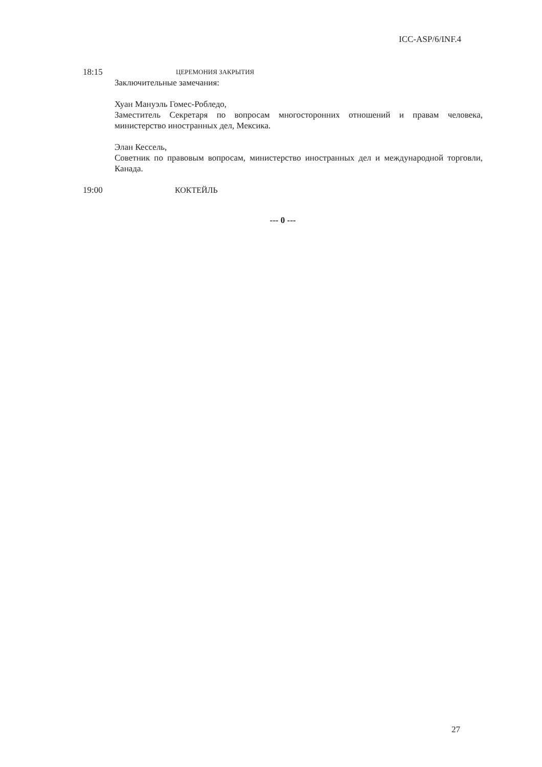ICC-ASP/6/INF.4
18:15
ЦЕРЕМОНИЯ ЗАКРЫТИЯ
Заключительные замечания:
Хуан Мануэль Гомес-Робледо,
Заместитель Секретаря по вопросам многосторонних отношений и правам человека, министерство иностранных дел, Мексика.
Элан Кессель,
Советник по правовым вопросам, министерство иностранных дел и международной торговли, Канада.
19:00 КОКТЕЙЛЬ
--- 0 ---
27